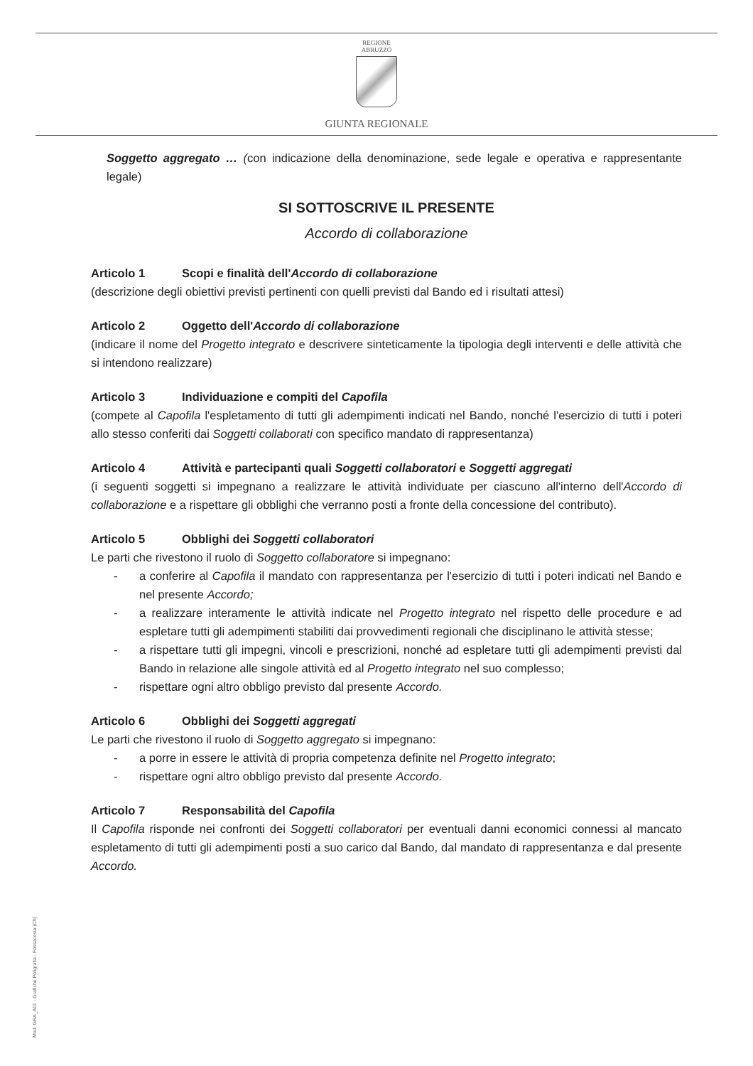REGIONE
ABRUZZO
GIUNTA REGIONALE
Soggetto aggregato … (con indicazione della denominazione, sede legale e operativa e rappresentante legale)
SI SOTTOSCRIVE IL PRESENTE
Accordo di collaborazione
Articolo 1 Scopi e finalità dell'Accordo di collaborazione
(descrizione degli obiettivi previsti pertinenti con quelli previsti dal Bando ed i risultati attesi)
Articolo 2 Oggetto dell'Accordo di collaborazione
(indicare il nome del Progetto integrato e descrivere sinteticamente la tipologia degli interventi e delle attività che si intendono realizzare)
Articolo 3 Individuazione e compiti del Capofila
(compete al Capofila l'espletamento di tutti gli adempimenti indicati nel Bando, nonché l'esercizio di tutti i poteri allo stesso conferiti dai Soggetti collaborati con specifico mandato di rappresentanza)
Articolo 4 Attività e partecipanti quali Soggetti collaboratori e Soggetti aggregati
(i seguenti soggetti si impegnano a realizzare le attività individuate per ciascuno all'interno dell'Accordo di collaborazione e a rispettare gli obblighi che verranno posti a fronte della concessione del contributo).
Articolo 5 Obblighi dei Soggetti collaboratori
Le parti che rivestono il ruolo di Soggetto collaboratore si impegnano:
- a conferire al Capofila il mandato con rappresentanza per l'esercizio di tutti i poteri indicati nel Bando e nel presente Accordo;
- a realizzare interamente le attività indicate nel Progetto integrato nel rispetto delle procedure e ad espletare tutti gli adempimenti stabiliti dai provvedimenti regionali che disciplinano le attività stesse;
- a rispettare tutti gli impegni, vincoli e prescrizioni, nonché ad espletare tutti gli adempimenti previsti dal Bando in relazione alle singole attività ed al Progetto integrato nel suo complesso;
- rispettare ogni altro obbligo previsto dal presente Accordo.
Articolo 6 Obblighi dei Soggetti aggregati
Le parti che rivestono il ruolo di Soggetto aggregato si impegnano:
- a porre in essere le attività di propria competenza definite nel Progetto integrato;
- rispettare ogni altro obbligo previsto dal presente Accordo.
Articolo 7 Responsabilità del Capofila
Il Capofila risponde nei confronti dei Soggetti collaboratori per eventuali danni economici connessi al mancato espletamento di tutti gli adempimenti posti a suo carico dal Bando, dal mandato di rappresentanza e dal presente Accordo.
Mod. GRA_A01 - Grafiche Poligrafia - Fossacesia (Ch)